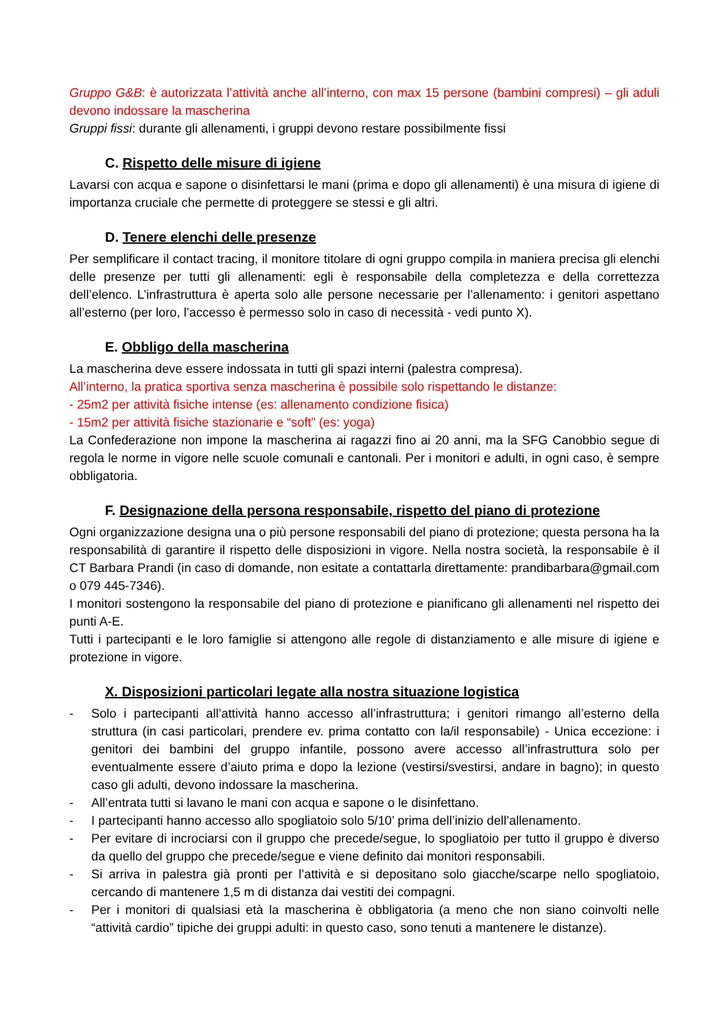Gruppo G&B: è autorizzata l’attività anche all’interno, con max 15 persone (bambini compresi) – gli aduli devono indossare la mascherina
Gruppi fissi: durante gli allenamenti, i gruppi devono restare possibilmente fissi
C. Rispetto delle misure di igiene
Lavarsi con acqua e sapone o disinfettarsi le mani (prima e dopo gli allenamenti) è una misura di igiene di importanza cruciale che permette di proteggere se stessi e gli altri.
D. Tenere elenchi delle presenze
Per semplificare il contact tracing, il monitore titolare di ogni gruppo compila in maniera precisa gli elenchi delle presenze per tutti gli allenamenti: egli è responsabile della completezza e della correttezza dell’elenco. L’infrastruttura è aperta solo alle persone necessarie per l’allenamento: i genitori aspettano all’esterno (per loro, l’accesso è permesso solo in caso di necessità - vedi punto X).
E. Obbligo della mascherina
La mascherina deve essere indossata in tutti gli spazi interni (palestra compresa).
All’interno, la pratica sportiva senza mascherina è possibile solo rispettando le distanze:
- 25m2 per attività fisiche intense (es: allenamento condizione fisica)
- 15m2 per attività fisiche stazionarie e “soft” (es: yoga)
La Confederazione non impone la mascherina ai ragazzi fino ai 20 anni, ma la SFG Canobbio segue di regola le norme in vigore nelle scuole comunali e cantonali. Per i monitori e adulti, in ogni caso, è sempre obbligatoria.
F. Designazione della persona responsabile, rispetto del piano di protezione
Ogni organizzazione designa una o più persone responsabili del piano di protezione; questa persona ha la responsabilità di garantire il rispetto delle disposizioni in vigore. Nella nostra società, la responsabile è il CT Barbara Prandi (in caso di domande, non esitate a contattarla direttamente: prandibarbara@gmail.com o 079 445-7346).
I monitori sostengono la responsabile del piano di protezione e pianificano gli allenamenti nel rispetto dei punti A-E.
Tutti i partecipanti e le loro famiglie si attengono alle regole di distanziamento e alle misure di igiene e protezione in vigore.
X. Disposizioni particolari legate alla nostra situazione logistica
- Solo i partecipanti all’attività hanno accesso all’infrastruttura; i genitori rimango all’esterno della struttura (in casi particolari, prendere ev. prima contatto con la/il responsabile) - Unica eccezione: i genitori dei bambini del gruppo infantile, possono avere accesso all’infrastruttura solo per eventualmente essere d’aiuto prima e dopo la lezione (vestirsi/svestirsi, andare in bagno); in questo caso gli adulti, devono indossare la mascherina.
- All’entrata tutti si lavano le mani con acqua e sapone o le disinfettano.
- I partecipanti hanno accesso allo spogliatoio solo 5/10’ prima dell’inizio dell’allenamento.
- Per evitare di incrociarsi con il gruppo che precede/segue, lo spogliatoio per tutto il gruppo è diverso da quello del gruppo che precede/segue e viene definito dai monitori responsabili.
- Si arriva in palestra già pronti per l’attività e si depositano solo giacche/scarpe nello spogliatoio, cercando di mantenere 1,5 m di distanza dai vestiti dei compagni.
- Per i monitori di qualsiasi età la mascherina è obbligatoria (a meno che non siano coinvolti nelle “attività cardio” tipiche dei gruppi adulti: in questo caso, sono tenuti a mantenere le distanze).